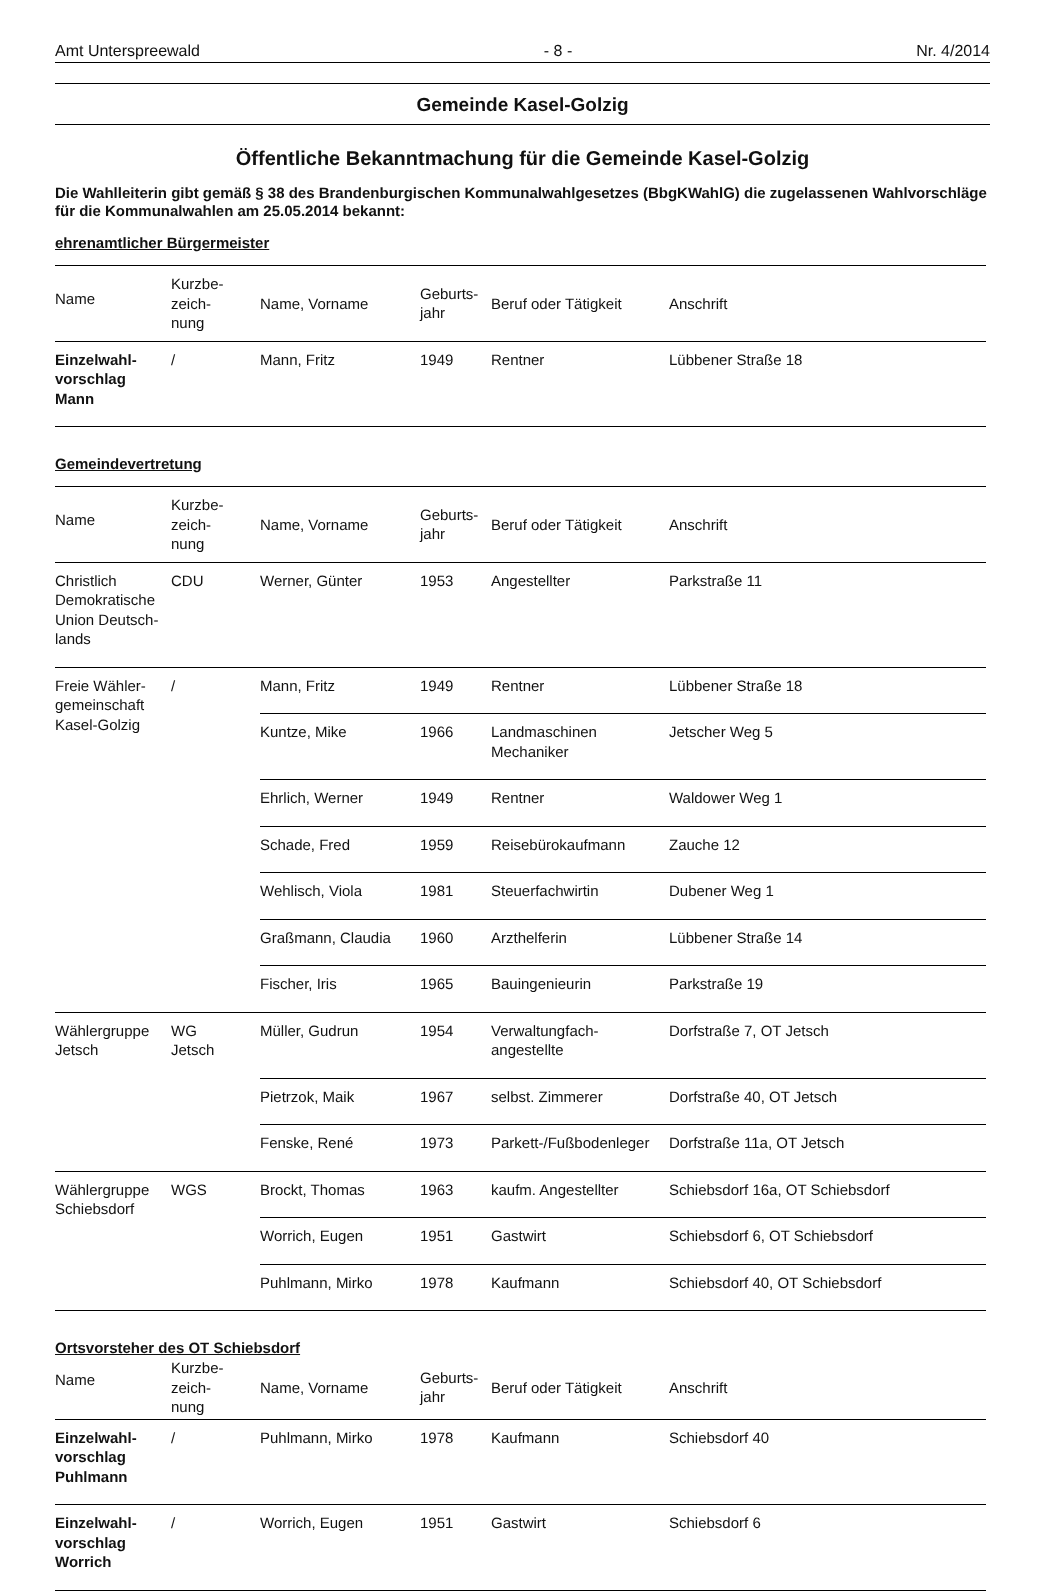Amt Unterspreewald - 8 - Nr. 4/2014
Gemeinde Kasel-Golzig
Öffentliche Bekanntmachung für die Gemeinde Kasel-Golzig
Die Wahlleiterin gibt gemäß § 38 des Brandenburgischen Kommunalwahlgesetzes (BbgKWahlG) die zugelassenen Wahlvorschläge für die Kommunalwahlen am 25.05.2014 bekannt:
ehrenamtlicher Bürgermeister
| Name | Kurzbe- zeich- nung | Name, Vorname | Geburts- jahr | Beruf oder Tätigkeit | Anschrift |
| --- | --- | --- | --- | --- | --- |
| Einzelwahl- vorschlag Mann | / | Mann, Fritz | 1949 | Rentner | Lübbener Straße 18 |
Gemeindevertretung
| Name | Kurzbe- zeich- nung | Name, Vorname | Geburts- jahr | Beruf oder Tätigkeit | Anschrift |
| --- | --- | --- | --- | --- | --- |
| Christlich Demokratische Union Deutsch-lands | CDU | Werner, Günter | 1953 | Angestellter | Parkstraße 11 |
| Freie Wähler- gemeinschaft Kasel-Golzig | / | Mann, Fritz | 1949 | Rentner | Lübbener Straße 18 |
| | | Kuntze, Mike | 1966 | Landmaschinen Mechaniker | Jetscher Weg 5 |
| | | Ehrlich, Werner | 1949 | Rentner | Waldower Weg 1 |
| | | Schade, Fred | 1959 | Reisebürokaufmann | Zauche 12 |
| | | Wehlisch, Viola | 1981 | Steuerfachwirtin | Dubener Weg 1 |
| | | Graßmann, Claudia | 1960 | Arzthelferin | Lübbener Straße 14 |
| | | Fischer, Iris | 1965 | Bauingenieurin | Parkstraße 19 |
| Wählergruppe Jetsch | WG Jetsch | Müller, Gudrun | 1954 | Verwaltungfach- angestellte | Dorfstraße 7, OT Jetsch |
| | | Pietrzok, Maik | 1967 | selbst. Zimmerer | Dorfstraße 40, OT Jetsch |
| | | Fenske, René | 1973 | Parkett-/Fußbodenleger | Dorfstraße 11a, OT Jetsch |
| Wählergruppe Schiebsdorf | WGS | Brockt, Thomas | 1963 | kaufm. Angestellter | Schiebsdorf 16a, OT Schiebsdorf |
| | | Worrich, Eugen | 1951 | Gastwirt | Schiebsdorf 6, OT Schiebsdorf |
| | | Puhlmann, Mirko | 1978 | Kaufmann | Schiebsdorf 40, OT Schiebsdorf |
Ortsvorsteher des OT Schiebsdorf
| Name | Kurzbe- zeich- nung | Name, Vorname | Geburts- jahr | Beruf oder Tätigkeit | Anschrift |
| --- | --- | --- | --- | --- | --- |
| Einzelwahl- vorschlag Puhlmann | / | Puhlmann, Mirko | 1978 | Kaufmann | Schiebsdorf 40 |
| Einzelwahl- vorschlag Worrich | / | Worrich, Eugen | 1951 | Gastwirt | Schiebsdorf 6 |